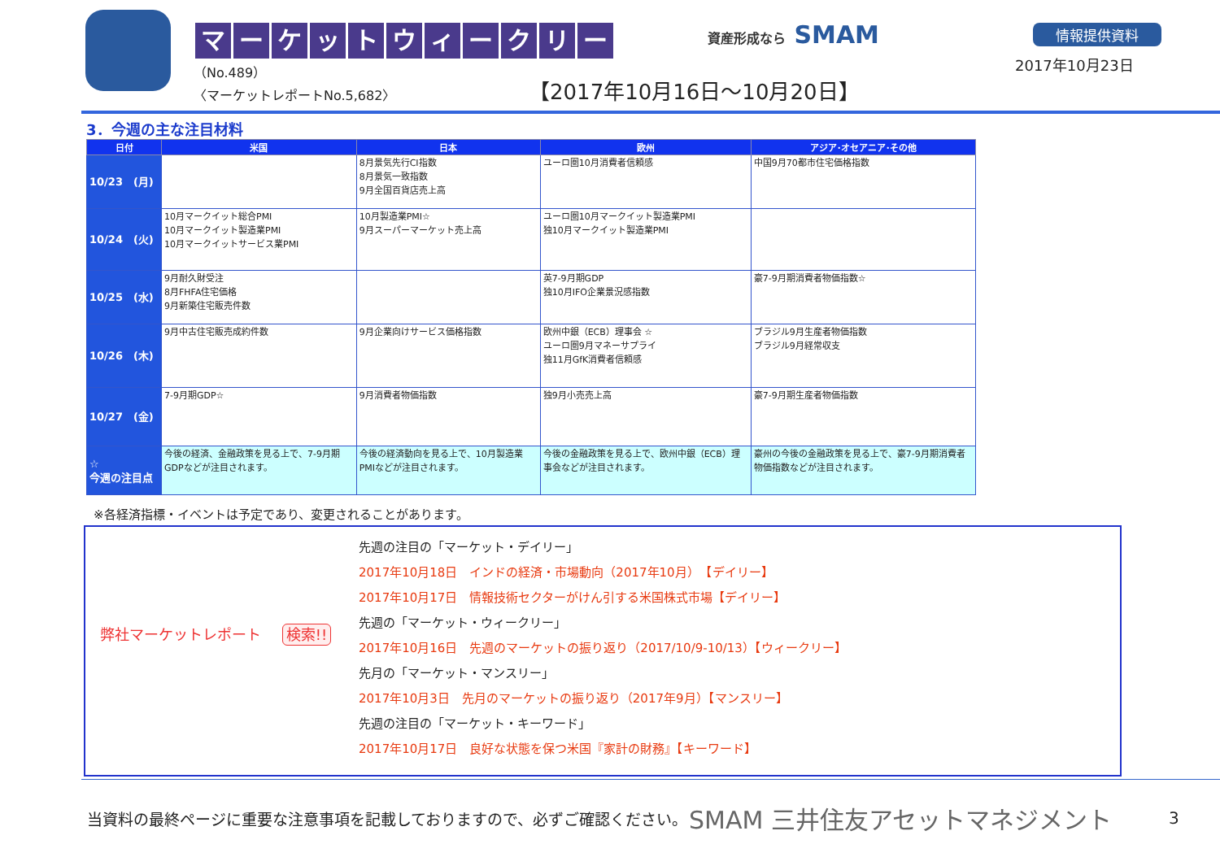マーケットウィークリー
（No.489）
〈マーケットレポートNo.5,682〉
資産形成なら SMAM 情報提供資料
2017年10月23日
【2017年10月16日～10月20日】
3．今週の主な注目材料
| 日付 | 米国 | 日本 | 欧州 | アジア･オセアニア･その他 |
| --- | --- | --- | --- | --- |
| 10/23 (月) | | 8月景気先行CI指数 8月景気一致指数 9月全国百貨店売上高 | ユーロ圏10月消費者信頼感 | 中国9月70都市住宅価格指数 |
| 10/24 (火) | 10月マークイット総合PMI 10月マークイット製造業PMI 10月マークイットサービス業PMI | 10月製造業PMI☆ 9月スーパーマーケット売上高 | ユーロ圏10月マークイット製造業PMI 独10月マークイット製造業PMI | |
| 10/25 (水) | 9月耐久財受注 8月FHFA住宅価格 9月新築住宅販売件数 | | 英7-9月期GDP 独10月IFO企業景況感指数 | 豪7-9月期消費者物価指数☆ |
| 10/26 (木) | 9月中古住宅販売成約件数 | 9月企業向けサービス価格指数 | 欧州中銀（ECB）理事会 ☆ ユーロ圏9月マネーサプライ 独11月GfK消費者信頼感 | ブラジル9月生産者物価指数 ブラジル9月経常収支 |
| 10/27 (金) | 7-9月期GDP☆ | 9月消費者物価指数 | 独9月小売売上高 | 豪7-9月期生産者物価指数 |
| ☆ 今週の注目点 | 今後の経済、金融政策を見る上で、7-9月期GDPなどが注目されます。 | 今後の経済動向を見る上で、10月製造業PMIなどが注目されます。 | 今後の金融政策を見る上で、欧州中銀（ECB）理事会などが注目されます。 | 豪州の今後の金融政策を見る上で、豪7-9月期消費者物価指数などが注目されます。 |
※各経済指標・イベントは予定であり、変更されることがあります。
弊社マーケットレポート 検索!!
先週の注目の「マーケット・デイリー」
2017年10月18日　インドの経済・市場動向（2017年10月）　【デイリー】
2017年10月17日　情報技術セクターがけん引する米国株式市場【デイリー】
先週の「マーケット・ウィークリー」
2017年10月16日　先週のマーケットの振り返り（2017/10/9-10/13）【ウィークリー】
先月の「マーケット・マンスリー」
2017年10月3日　先月のマーケットの振り返り（2017年9月）【マンスリー】
先週の注目の「マーケット・キーワード」
2017年10月17日　良好な状態を保つ米国『家計の財務』【キーワード】
当資料の最終ページに重要な注意事項を記載しておりますので、必ずご確認ください。
SMAM 三井住友アセットマネジメント
3